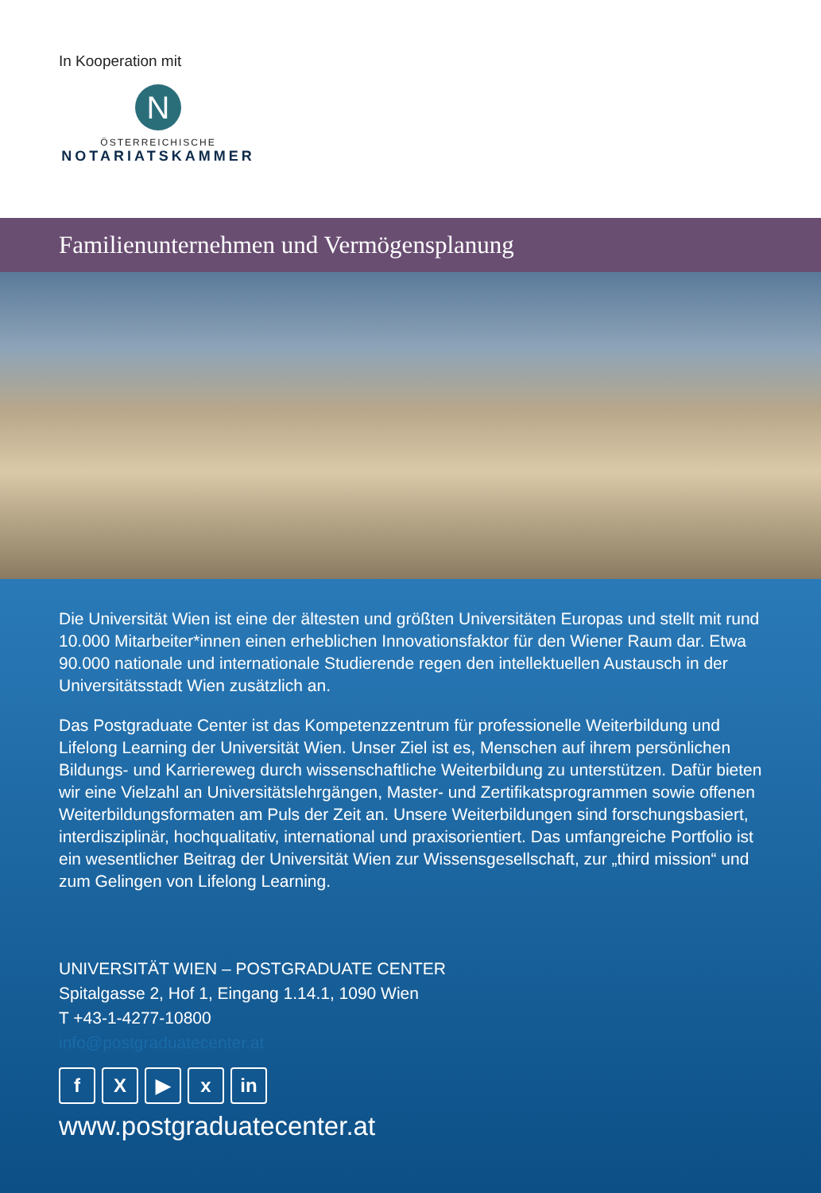In Kooperation mit
N
ÖSTERREICHISCHE
NOTARIATSKAMMER
Familienunternehmen und Vermögensplanung
Die Universität Wien ist eine der ältesten und größten Universitäten Europas und stellt mit rund 10.000 Mitarbeiter*innen einen erheblichen Innovationsfaktor für den Wiener Raum dar. Etwa 90.000 nationale und internationale Studierende regen den intellektuellen Austausch in der Universitätsstadt Wien zusätzlich an.
Das Postgraduate Center ist das Kompetenzzentrum für professionelle Weiterbildung und Lifelong Learning der Universität Wien. Unser Ziel ist es, Menschen auf ihrem persönlichen Bildungs- und Karriereweg durch wissenschaftliche Weiterbildung zu unterstützen. Dafür bieten wir eine Vielzahl an Universitätslehrgängen, Master- und Zertifikatsprogrammen sowie offenen Weiterbildungsformaten am Puls der Zeit an. Unsere Weiterbildungen sind forschungsbasiert, interdisziplinär, hochqualitativ, international und praxisorientiert. Das umfangreiche Portfolio ist ein wesentlicher Beitrag der Universität Wien zur Wissensgesellschaft, zur „third mission“ und zum Gelingen von Lifelong Learning.
UNIVERSITÄT WIEN – POSTGRADUATE CENTER
Spitalgasse 2, Hof 1, Eingang 1.14.1, 1090 Wien
T +43-1-4277-10800
info@postgraduatecenter.at
f X ▶ x in
www.postgraduatecenter.at